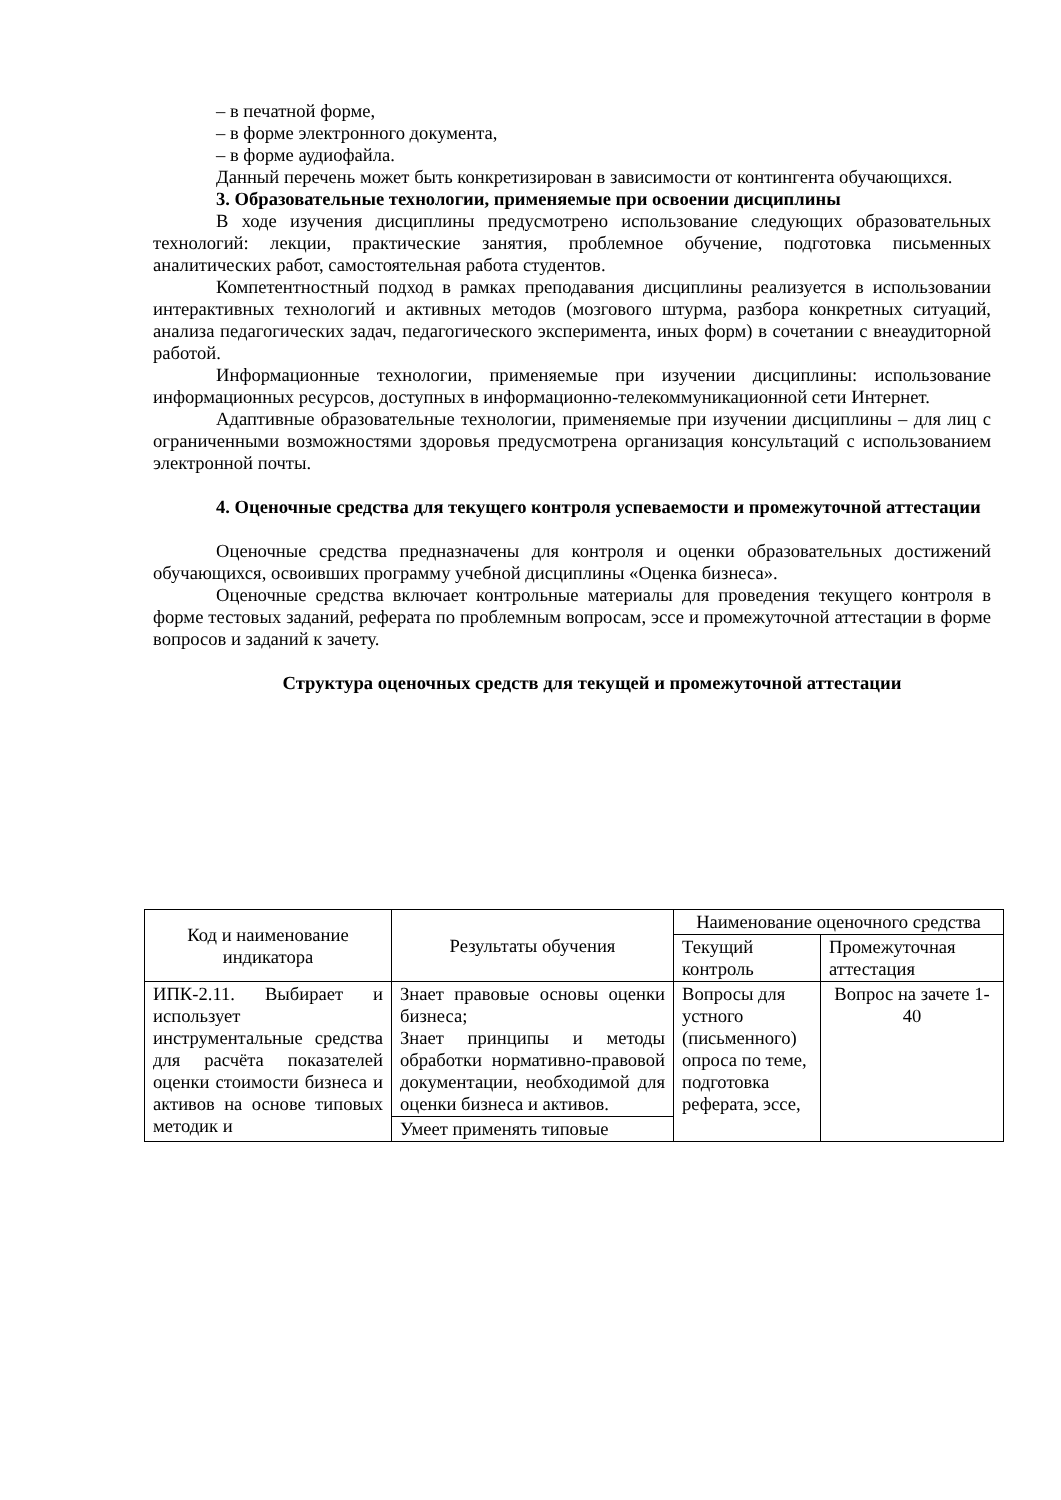– в печатной форме,
– в форме электронного документа,
– в форме аудиофайла.
Данный перечень может быть конкретизирован в зависимости от контингента обучающихся.
3. Образовательные технологии, применяемые при освоении дисциплины
В ходе изучения дисциплины предусмотрено использование следующих образовательных технологий: лекции, практические занятия, проблемное обучение, подготовка письменных аналитических работ, самостоятельная работа студентов.
Компетентностный подход в рамках преподавания дисциплины реализуется в использовании интерактивных технологий и активных методов (мозгового штурма, разбора конкретных ситуаций, анализа педагогических задач, педагогического эксперимента, иных форм) в сочетании с внеаудиторной работой.
Информационные технологии, применяемые при изучении дисциплины: использование информационных ресурсов, доступных в информационно-телекоммуникационной сети Интернет.
Адаптивные образовательные технологии, применяемые при изучении дисциплины – для лиц с ограниченными возможностями здоровья предусмотрена организация консультаций с использованием электронной почты.
4. Оценочные средства для текущего контроля успеваемости и промежуточной аттестации
Оценочные средства предназначены для контроля и оценки образовательных достижений обучающихся, освоивших программу учебной дисциплины «Оценка бизнеса».
Оценочные средства включает контрольные материалы для проведения текущего контроля в форме тестовых заданий, реферата по проблемным вопросам, эссе и промежуточной аттестации в форме вопросов и заданий к зачету.
Структура оценочных средств для текущей и промежуточной аттестации
| Код и наименование индикатора | Результаты обучения | Наименование оценочного средства | |
| --- | --- | --- | --- |
| | | Текущий контроль | Промежуточная аттестация |
| ИПК-2.11. Выбирает и использует инструментальные средства для расчёта показателей оценки стоимости бизнеса и активов на основе типовых методик и | Знает правовые основы оценки бизнеса; Знает принципы и методы обработки нормативно-правовой документации, необходимой для оценки бизнеса и активов. | Вопросы для устного (письменного) опроса по теме, подготовка реферата, эссе, | Вопрос на зачете 1-40 |
| | Умеет применять типовые | | |